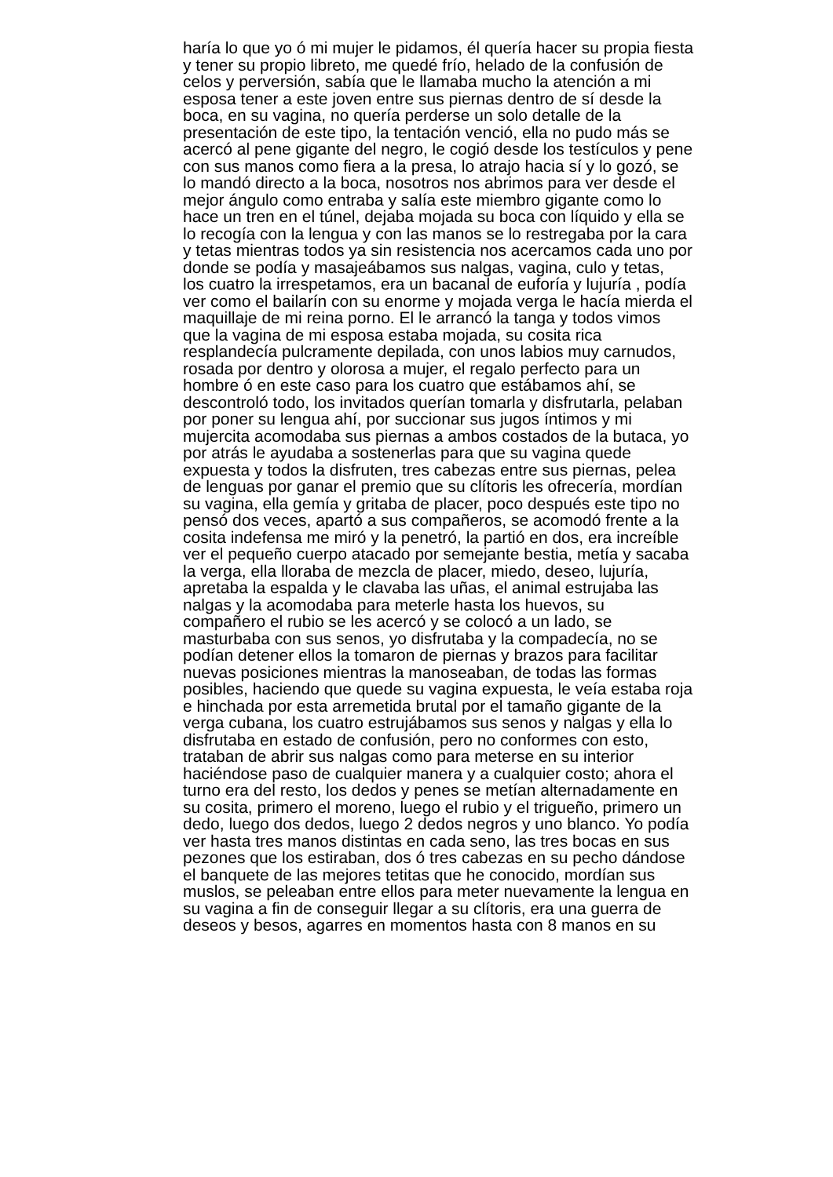haría lo que yo ó mi mujer le pidamos, él quería hacer su propia fiesta
y tener su propio libreto, me quedé frío, helado de la confusión de
celos y perversión, sabía que le llamaba mucho la atención a mi
esposa tener a este joven entre sus piernas dentro de sí desde la
boca, en su vagina, no quería perderse un solo detalle de la
presentación de este tipo, la tentación venció, ella no pudo más se
acercó al pene gigante del negro, le cogió desde los testículos y pene
con sus manos como fiera a la presa, lo atrajo hacia sí y lo gozó, se
lo mandó directo a la boca, nosotros nos abrimos para ver desde el
mejor ángulo como entraba y salía este miembro gigante como lo
hace un tren en el túnel, dejaba mojada su boca con líquido y ella se
lo recogía con la lengua y con las manos se lo restregaba por la cara
y tetas mientras todos ya sin resistencia nos acercamos cada uno por
donde se podía y masajeábamos sus nalgas, vagina, culo y tetas,
los cuatro la irrespetamos, era un bacanal de euforía y lujuría , podía
ver como el bailarín con su enorme y mojada verga le hacía mierda el
maquillaje de mi reina porno. El le arrancó la tanga y todos vimos
que la vagina de mi esposa estaba mojada, su cosita rica
resplandecía pulcramente depilada, con unos labios muy carnudos,
rosada por dentro y olorosa a mujer, el regalo perfecto para un
hombre ó en este caso para los cuatro que estábamos ahí, se
descontroló todo, los invitados querían tomarla y disfrutarla, pelaban
por poner su lengua ahí, por succionar sus jugos íntimos y mi
mujercita acomodaba sus piernas a ambos costados de la butaca, yo
por atrás le ayudaba a sostenerlas para que su vagina quede
expuesta y todos la disfruten, tres cabezas entre sus piernas, pelea
de lenguas por ganar el premio que su clítoris les ofrecería, mordían
su vagina, ella gemía y gritaba de placer, poco después este tipo no
pensó dos veces, apartó a sus compañeros, se acomodó frente a la
cosita indefensa me miró y la penetró, la partió en dos, era increíble
ver el pequeño cuerpo atacado por semejante bestia, metía y sacaba
la verga, ella lloraba de mezcla de placer, miedo, deseo, lujuría,
apretaba la espalda y le clavaba las uñas, el animal estrujaba las
nalgas y la acomodaba para meterle hasta los huevos, su
compañero el rubio se les acercó y se colocó a un lado, se
masturbaba con sus senos, yo disfrutaba y la compadecía, no se
podían detener ellos la tomaron de piernas y brazos para facilitar
nuevas posiciones mientras la manoseaban, de todas las formas
posibles, haciendo que quede su vagina expuesta, le veía estaba roja
e hinchada por esta arremetida brutal por el tamaño gigante de la
verga cubana, los cuatro estrujábamos sus senos y nalgas y ella lo
disfrutaba en estado de confusión, pero no conformes con esto,
trataban de abrir sus nalgas como para meterse en su interior
haciéndose paso de cualquier manera y a cualquier costo; ahora el
turno era del resto, los dedos y penes se metían alternadamente en
su cosita, primero el moreno, luego el rubio y el trigueño, primero un
dedo, luego dos dedos, luego 2 dedos negros y uno blanco. Yo podía
ver hasta tres manos distintas en cada seno, las tres bocas en sus
pezones que los estiraban, dos ó tres cabezas en su pecho dándose
el banquete de las mejores tetitas que he conocido, mordían sus
muslos, se peleaban entre ellos para meter nuevamente la lengua en
su vagina a fin de conseguir llegar a su clítoris, era una guerra de
deseos y besos, agarres en momentos hasta con 8 manos en su